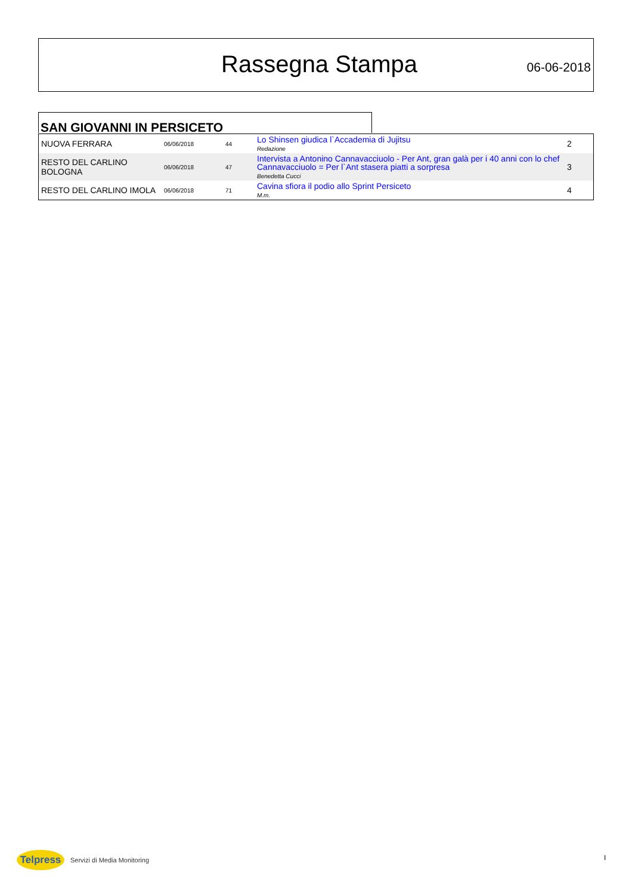Rassegna Stampa 06-06-2018
SAN GIOVANNI IN PERSICETO
| NUOVA FERRARA | 06/06/2018 | 44 | Lo Shinsen giudica l`Accademia di Jujitsu Redazione | 2 |
| RESTO DEL CARLINO BOLOGNA | 06/06/2018 | 47 | Intervista a Antonino Cannavacciuolo - Per Ant, gran galà per i 40 anni con lo chef Cannavacciuolo = Per l`Ant stasera piatti a sorpresa Benedetta Cucci | 3 |
| RESTO DEL CARLINO IMOLA | 06/06/2018 | 71 | Cavina sfiora il podio allo Sprint Persiceto M.m. | 4 |
Telpress
Servizi di Media Monitoring
I